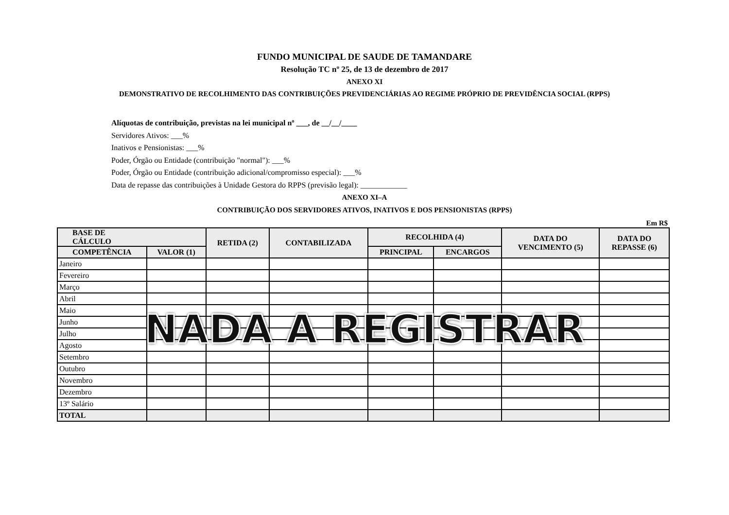FUNDO MUNICIPAL DE SAUDE DE TAMANDARE
Resolução TC nº 25, de 13 de dezembro de 2017
ANEXO XI
DEMONSTRATIVO DE RECOLHIMENTO DAS CONTRIBUIÇÕES PREVIDENCIÁRIAS AO REGIME PRÓPRIO DE PREVIDÊNCIA SOCIAL (RPPS)
Alíquotas de contribuição, previstas na lei municipal nº ___, de __/__/____
Servidores Ativos: ___%
Inativos e Pensionistas: ___%
Poder, Órgão ou Entidade (contribuição "normal"): ___%
Poder, Órgão ou Entidade (contribuição adicional/compromisso especial): ___%
Data de repasse das contribuições à Unidade Gestora do RPPS (previsão legal): ____________
ANEXO XI–A
CONTRIBUIÇÃO DOS SERVIDORES ATIVOS, INATIVOS E DOS PENSIONISTAS (RPPS)
Em R$
| BASE DE CÁLCULO | | RETIDA (2) | CONTABILIZADA | RECOLHIDA (4) | | DATA DO VENCIMENTO (5) | DATA DO REPASSE (6) |
| --- | --- | --- | --- | --- | --- | --- | --- |
| COMPETÊNCIA | VALOR (1) | | | PRINCIPAL | ENCARGOS | | |
| Janeiro | | | | | | | |
| Fevereiro | | | | | | | |
| Março | | | | | | | |
| Abril | | | | | | | |
| Maio | | | | | | | |
| Junho | | | | | | | |
| Julho | | | | | | | |
| Agosto | | | | | | | |
| Setembro | | | | | | | |
| Outubro | | | | | | | |
| Novembro | | | | | | | |
| Dezembro | | | | | | | |
| 13º Salário | | | | | | | |
| TOTAL | | | | | | | |
NADA A REGISTRAR